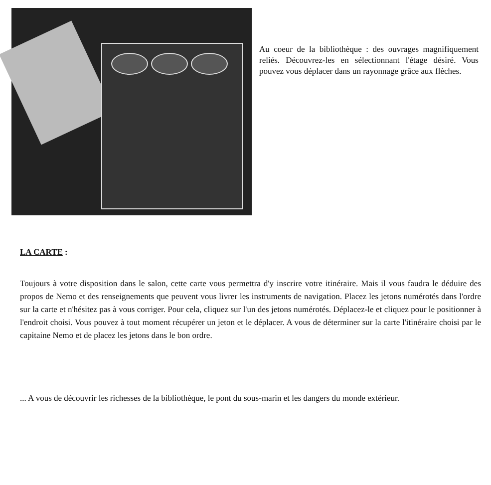Au coeur de la bibliothèque : des ouvrages magnifiquement reliés. Découvrez-les en sélectionnant l'étage désiré. Vous pouvez vous déplacer dans un rayonnage grâce aux flèches.
LA CARTE :
Toujours à votre disposition dans le salon, cette carte vous permettra d'y inscrire votre itinéraire. Mais il vous faudra le déduire des propos de Nemo et des renseignements que peuvent vous livrer les instruments de navigation. Placez les jetons numérotés dans l'ordre sur la carte et n'hésitez pas à vous corriger. Pour cela, cliquez sur l'un des jetons numérotés. Déplacez-le et cliquez pour le positionner à l'endroit choisi. Vous pouvez à tout moment récupérer un jeton et le déplacer. A vous de déterminer sur la carte l'itinéraire choisi par le capitaine Nemo et de placez les jetons dans le bon ordre.
... A vous de découvrir les richesses de la bibliothèque, le pont du sous-marin et les dangers du monde extérieur.